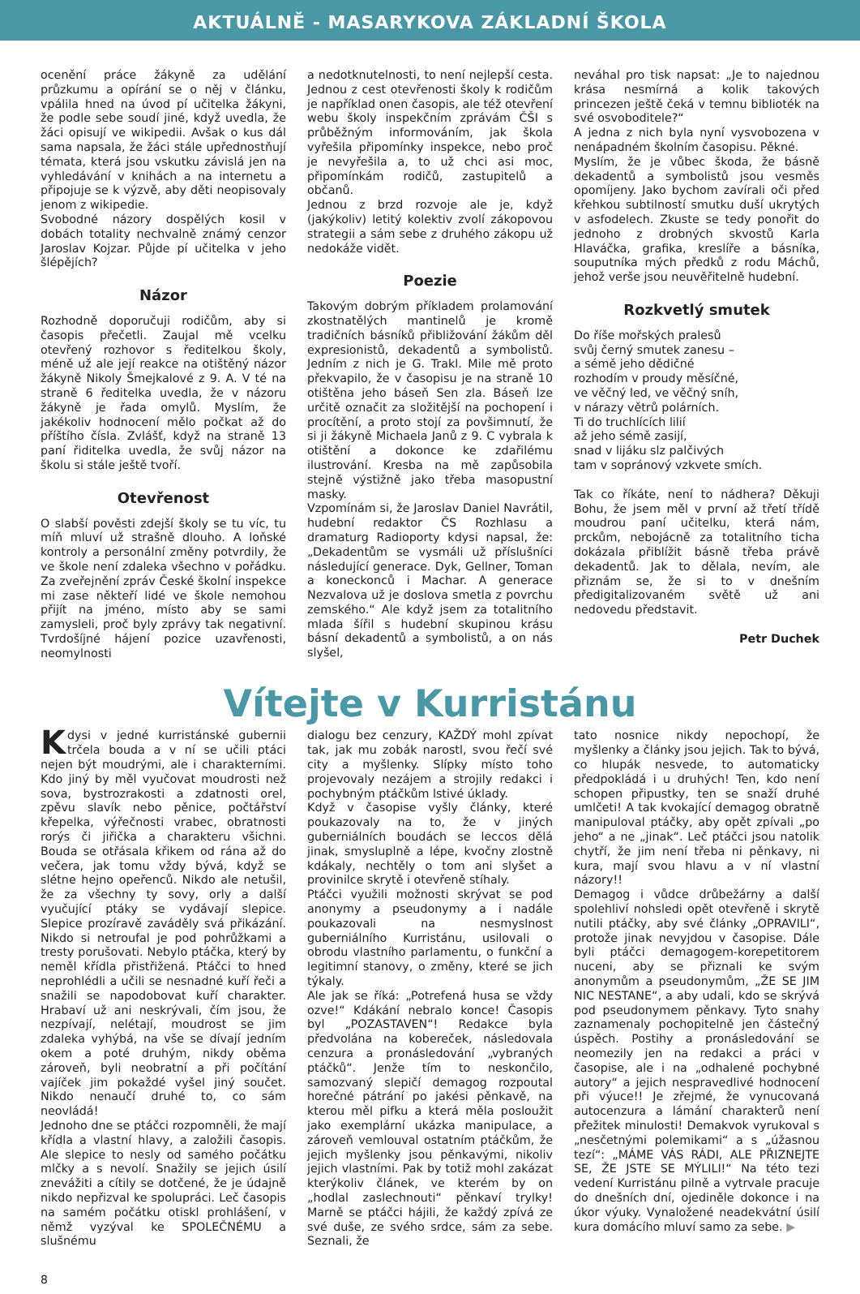AKTUÁLNĚ - MASARYKOVA ZÁKLADNÍ ŠKOLA
ocenění práce žákyně za udělání průzkumu a opírání se o něj v článku, vpálila hned na úvod pí učitelka žákyni, že podle sebe soudí jiné, když uvedla, že žáci opisují ve wikipedii. Avšak o kus dál sama napsala, že žáci stále upřednostňují témata, která jsou vskutku závislá jen na vyhledávání v knihách a na internetu a připojuje se k výzvě, aby děti neopisovaly jenom z wikipedie.
Svobodné názory dospělých kosil v dobách totality nechvalně známý cenzor Jaroslav Kojzar. Půjde pí učitelka v jeho šlépějích?
Názor
Rozhodně doporučuji rodičům, aby si časopis přečetli. Zaujal mě vcelku otevřený rozhovor s ředitelkou školy, méně už ale její reakce na otištěný názor žákyně Nikoly Šmejkalové z 9. A. V té na straně 6 ředitelka uvedla, že v názoru žákyně je řada omylů. Myslím, že jakékoliv hodnocení mělo počkat až do příštího čísla. Zvlášť, když na straně 13 paní řiditelka uvedla, že svůj názor na školu si stále ještě tvoří.
Otevřenost
O slabší pověsti zdejší školy se tu víc, tu míň mluví už strašně dlouho. A loňské kontroly a personální změny potvrdily, že ve škole není zdaleka všechno v pořádku. Za zveřejnění zpráv České školní inspekce mi zase někteří lidé ve škole nemohou přijít na jméno, místo aby se sami zamysleli, proč byly zprávy tak negativní. Tvrdošíjné hájení pozice uzavřenosti, neomylnosti
a nedotknutelnosti, to není nejlepší cesta. Jednou z cest otevřenosti školy k rodičům je například onen časopis, ale též otevření webu školy inspekčním zprávám ČŠI s průběžným informováním, jak škola vyřešila připomínky inspekce, nebo proč je nevyřešila a, to už chci asi moc, připomínkám rodičů, zastupitelů a občanů.
Jednou z brzd rozvoje ale je, když (jakýkoliv) letitý kolektiv zvolí zákopovou strategii a sám sebe z druhého zákopu už nedokáže vidět.
Poezie
Takovým dobrým příkladem prolamování zkostnatělých mantinelů je kromě tradičních básníků přibližování žákům děl expresionistů, dekadentů a symbolistů. Jedním z nich je G. Trakl. Mile mě proto překvapilo, že v časopisu je na straně 10 otištěna jeho báseň Sen zla. Báseň lze určitě označit za složitější na pochopení i procítění, a proto stojí za povšimnutí, že si ji žákyně Michaela Janů z 9. C vybrala k otištění a dokonce ke zdařilému ilustrování. Kresba na mě zapůsobila stejně výstižně jako třeba masopustní masky.
Vzpomínám si, že Jaroslav Daniel Navrátil, hudební redaktor ČS Rozhlasu a dramaturg Radioporty kdysi napsal, že: „Dekadentům se vysmáli už příslušníci následující generace. Dyk, Gellner, Toman a koneckonců i Machar. A generace Nezvalova už je doslova smetla z povrchu zemského.“ Ale když jsem za totalitního mlada šířil s hudební skupinou krásu básní dekadentů a symbolistů, a on nás slyšel,
neváhal pro tisk napsat: „Je to najednou krása nesmírná a kolik takových princezen ještě čeká v temnu biblioték na své osvoboditele?“
A jedna z nich byla nyní vysvobozena v nenápadném školním časopisu. Pěkné.
Myslím, že je vůbec škoda, že básně dekadentů a symbolistů jsou vesměs opomíjeny. Jako bychom zavírali oči před křehkou subtilností smutku duší ukrytých v asfodelech. Zkuste se tedy ponořit do jednoho z drobných skvostů Karla Hlaváčka, grafika, kreslíře a básníka, souputníka mých předků z rodu Máchů, jehož verše jsou neuvěřitelně hudební.
Rozkvetlý smutek
Do říše mořských pralesů
svůj černý smutek zanesu –
a sémě jeho dědičné
rozhodím v proudy měsíčné,
ve věčný led, ve věčný sníh,
v nárazy větrů polárních.
Ti do truchlících lilií
až jeho sémě zasijí,
snad v lijáku slz palčivých
tam v sopránový vzkvete smích.
Tak co říkáte, není to nádhera? Děkuji Bohu, že jsem měl v první až třetí třídě moudrou paní učitelku, která nám, prckům, nebojácně za totalitního ticha dokázala přiblížit básně třeba právě dekadentů. Jak to dělala, nevím, ale přiznám se, že si to v dnešním předigitalizovaném světě už ani nedovedu představit.
Petr Duchek
Vítejte v Kurristánu
Kdysi v jedné kurristánské gubernii trčela bouda a v ní se učili ptáci nejen být moudrými, ale i charakterními. Kdo jiný by měl vyučovat moudrosti než sova, bystrozrakosti a zdatnosti orel, zpěvu slavík nebo pěnice, počtářství křepelka, výřečnosti vrabec, obratnosti rorýs či jiřička a charakteru všichni. Bouda se otřásala křikem od rána až do večera, jak tomu vždy bývá, když se slétne hejno opeřenců. Nikdo ale netušil, že za všechny ty sovy, orly a další vyučující ptáky se vydávají slepice. Slepice prozíravě zaváděly svá přikázání. Nikdo si netroufal je pod pohrůžkami a tresty porušovati. Nebylo ptáčka, který by neměl křídla přistřižená. Ptáčci to hned neprohlédli a učili se nesnadné kuří řeči a snažili se napodobovat kuří charakter. Hrabaví už ani neskrývali, čím jsou, že nezpívají, nelétají, moudrost se jim zdaleka vyhýbá, na vše se dívají jedním okem a poté druhým, nikdy oběma zároveň, byli neobratní a při počítání vajíček jim pokaždé vyšel jiný součet. Nikdo nenaučí druhé to, co sám neovládá!
Jednoho dne se ptáčci rozpomněli, že mají křídla a vlastní hlavy, a založili časopis. Ale slepice to nesly od samého počátku mlčky a s nevolí. Snažily se jejich úsilí znevážiti a cítily se dotčené, že je údajně nikdo nepřizval ke spolupráci. Leč časopis na samém počátku otiskl prohlášení, v němž vyzýval ke SPOLEČNÉMU a slušnému
dialogu bez cenzury, KAŽDÝ mohl zpívat tak, jak mu zobák narostl, svou řečí své city a myšlenky. Slípky místo toho projevovaly nezájem a strojily redakci i pochybným ptáčkům lstivé úklady.
Když v časopise vyšly články, které poukazovaly na to, že v jiných guberniálních boudách se leccos dělá jinak, smysluplně a lépe, kvočny zlostně kdákaly, nechtěly o tom ani slyšet a provinilce skrytě i otevřeně stíhaly.
Ptáčci využili možnosti skrývat se pod anonymy a pseudonymy a i nadále poukazovali na nesmyslnost guberniálního Kurristánu, usilovali o obrodu vlastního parlamentu, o funkční a legitimní stanovy, o změny, které se jich týkaly.
Ale jak se říká: „Potrefená husa se vždy ozve!“ Kdákání nebralo konce! Časopis byl „POZASTAVEN“! Redakce byla předvolána na kobereček, následovala cenzura a pronásledování „vybraných ptáčků“. Jenže tím to neskončilo, samozvaný slepičí demagog rozpoutal horečné pátrání po jakési pěnkavě, na kterou měl pifku a která měla posloužit jako exemplární ukázka manipulace, a zároveň vemlouval ostatním ptáčkům, že jejich myšlenky jsou pěnkavými, nikoliv jejich vlastními. Pak by totiž mohl zakázat kterýkoliv článek, ve kterém by on „hodlal zaslechnouti“ pěnkaví trylky! Marně se ptáčci hájili, že každý zpívá ze své duše, ze svého srdce, sám za sebe. Seznali, že
tato nosnice nikdy nepochopí, že myšlenky a články jsou jejich. Tak to bývá, co hlupák nesvede, to automaticky předpokládá i u druhých! Ten, kdo není schopen připustky, ten se snaží druhé umlčeti! A tak kvokající demagog obratně manipuloval ptáčky, aby opět zpívali „po jeho“ a ne „jinak“. Leč ptáčci jsou natolik chytří, že jim není třeba ni pěnkavy, ni kura, mají svou hlavu a v ní vlastní názory!!
Demagog i vůdce drůbežárny a další spolehliví nohsledi opět otevřeně i skrytě nutili ptáčky, aby své články „OPRAVILI“, protože jinak nevyjdou v časopise. Dále byli ptáčci demagogem-korepetitorem nuceni, aby se přiznali ke svým anonymům a pseudonymům, „ŽE SE JIM NIC NESTANE“, a aby udali, kdo se skrývá pod pseudonymem pěnkavy. Tyto snahy zaznamenaly pochopitelně jen částečný úspěch. Postihy a pronásledování se neomezily jen na redakci a práci v časopise, ale i na „odhalené pochybné autory“ a jejich nespravedlivé hodnocení při výuce!! Je zřejmé, že vynucovaná autocenzura a lámání charakterů není přežitek minulosti! Demakvok vyrukoval s „nesčetnými polemikami“ a s „úžasnou tezí“: „MÁME VÁS RÁDI, ALE PŘIZNEJTE SE, ŽE JSTE SE MÝLILI!“ Na této tezi vedení Kurristánu pilně a vytrvale pracuje do dnešních dní, ojediněle dokonce i na úkor výuky. Vynaložené neadekvátní úsilí kura domácího mluví samo za sebe. ▶
8